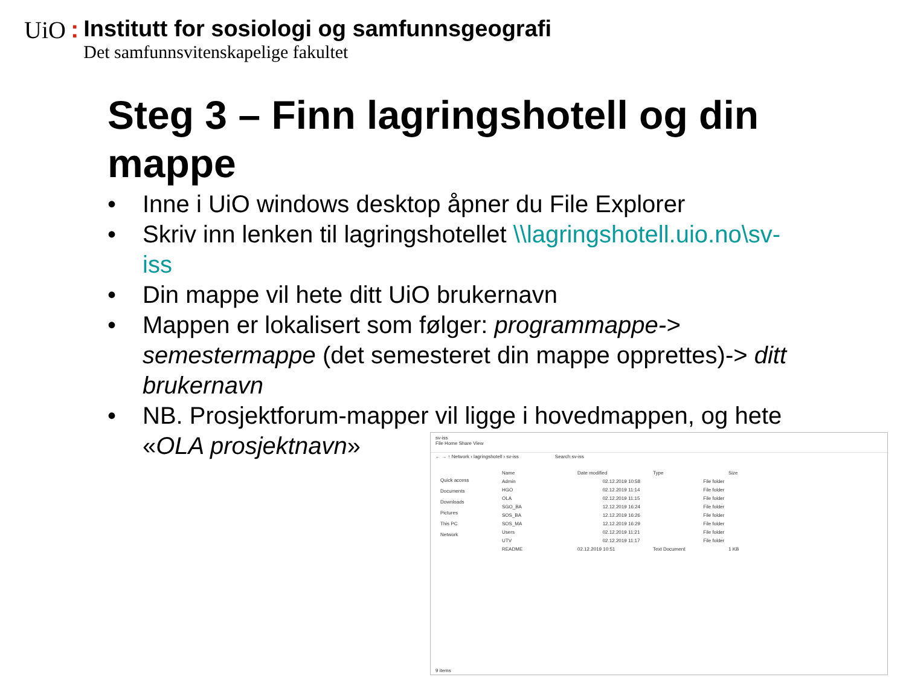UiO:
Institutt for sosiologi og samfunnsgeografi Det samfunnsvitenskapelige fakultet
Steg 3 – Finn lagringshotell og din mappe
• Inne i UiO windows desktop åpner du File Explorer
• Skriv inn lenken til lagringshotellet \\lagringshotell.uio.no\sv-iss
• Din mappe vil hete ditt UiO brukernavn
• Mappen er lokalisert som følger: programmappe-> semestermappe (det semesteret din mappe opprettes)-> ditt brukernavn
• NB. Prosjektforum-mapper vil ligge i hovedmappen, og hete «OLA prosjektnavn»
sv-iss
File Home Share View
← → ↑ Network › lagringshotell › sv-iss Search sv-iss
Quick access
Documents
Downloads
Pictures
This PC
Network
Name Date modified Type Size
Admin 02.12.2019 10:58 File folder
HGO 02.12.2019 11:14 File folder
OLA 02.12.2019 11:15 File folder
SGO_BA 12.12.2019 16:24 File folder
SOS_BA 12.12.2019 16:26 File folder
SOS_MA 12.12.2019 16:29 File folder
Users 02.12.2019 11:21 File folder
UTV 02.12.2019 11:17 File folder
README 02.12.2019 10:51 Text Document 1 KB
9 items